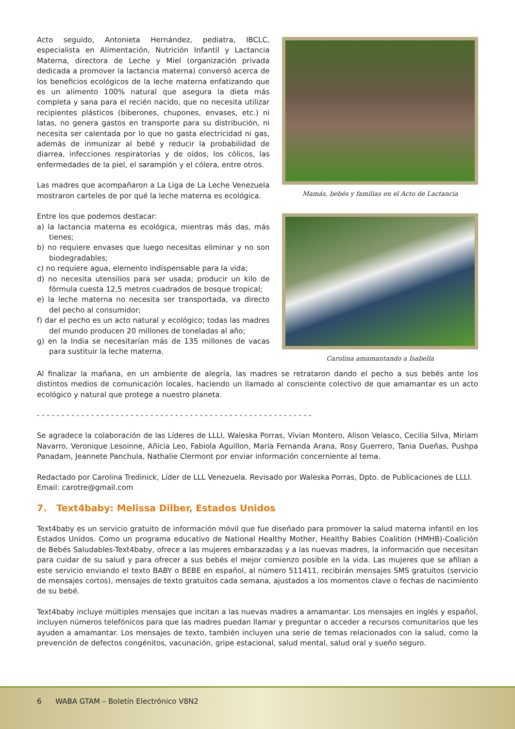Acto seguido, Antonieta Hernández, pediatra, IBCLC, especialista en Alimentación, Nutrición Infantil y Lactancia Materna, directora de Leche y Miel (organización privada dedicada a promover la lactancia materna) conversó acerca de los beneficios ecológicos de la leche materna enfatizando que es un alimento 100% natural que asegura la dieta más completa y sana para el recién nacido, que no necesita utilizar recipientes plásticos (biberones, chupones, envases, etc.) ni latas, no genera gastos en transporte para su distribución, ni necesita ser calentada por lo que no gasta electricidad ni gas, además de inmunizar al bebé y reducir la probabilidad de diarrea, infecciones respiratorias y de oídos, los cólicos, las enfermedades de la piel, el sarampión y el cólera, entre otros.
Las madres que acompañaron a La Liga de La Leche Venezuela mostraron carteles de por qué la leche materna es ecológica.
Entre los que podemos destacar:
a) la lactancia materna es ecológica, mientras más das, más tienes;
b) no requiere envases que luego necesitas eliminar y no son biodegradables;
c) no requiere agua, elemento indispensable para la vida;
d) no necesita utensilios para ser usada; producir un kilo de fórmula cuesta 12,5 metros cuadrados de bosque tropical;
e) la leche materna no necesita ser transportada, va directo del pecho al consumidor;
f) dar el pecho es un acto natural y ecológico; todas las madres del mundo producen 20 millones de toneladas al año;
g) en la India se necesitarían más de 135 millones de vacas para sustituir la leche materna.
Mamás, bebés y familias en el Acto de Lactancia
Carolina amamantando a Isabella
Al finalizar la mañana, en un ambiente de alegría, las madres se retrataron dando el pecho a sus bebés ante los distintos medios de comunicación locales, haciendo un llamado al consciente colectivo de que amamantar es un acto ecológico y natural que protege a nuestro planeta.
- - - - - - - - - - - - - - - - - - - - - - - - - - - - - - - - - - - - - - - - - - - - - - - - - - - - - - - -
Se agradece la colaboración de las Líderes de LLLI, Waleska Porras, Vivian Montero, Alison Velasco, Cecilia Silva, Miriam Navarro, Veronique Lesoinne, Añicia Leo, Fabiola Aguillon, María Fernanda Arana, Rosy Guerrero, Tania Dueñas, Pushpa Panadam, Jeannete Panchula, Nathalie Clermont por enviar información concerniente al tema.
Redactado por Carolina Tredinick, Líder de LLL Venezuela. Revisado por Waleska Porras, Dpto. de Publicaciones de LLLI.
Email: carotre@gmail.com
7. Text4baby: Melissa Dilber, Estados Unidos
Text4baby es un servicio gratuito de información móvil que fue diseñado para promover la salud materna infantil en los Estados Unidos. Como un programa educativo de National Healthy Mother, Healthy Babies Coalition (HMHB)-Coalición de Bebés Saludables-Text4baby, ofrece a las mujeres embarazadas y a las nuevas madres, la información que necesitan para cuidar de su salud y para ofrecer a sus bebés el mejor comienzo posible en la vida. Las mujeres que se afilian a este servicio enviando el texto BABY o BEBE en español, al número 511411, recibirán mensajes SMS gratuitos (servicio de mensajes cortos), mensajes de texto gratuitos cada semana, ajustados a los momentos clave o fechas de nacimiento de su bebé.
Text4baby incluye múltiples mensajes que incitan a las nuevas madres a amamantar. Los mensajes en inglés y español, incluyen números telefónicos para que las madres puedan llamar y preguntar o acceder a recursos comunitarios que les ayuden a amamantar. Los mensajes de texto, también incluyen una serie de temas relacionados con la salud, como la prevención de defectos congénitos, vacunación, gripe estacional, salud mental, salud oral y sueño seguro.
6 WABA GTAM – Boletín Electrónico V8N2